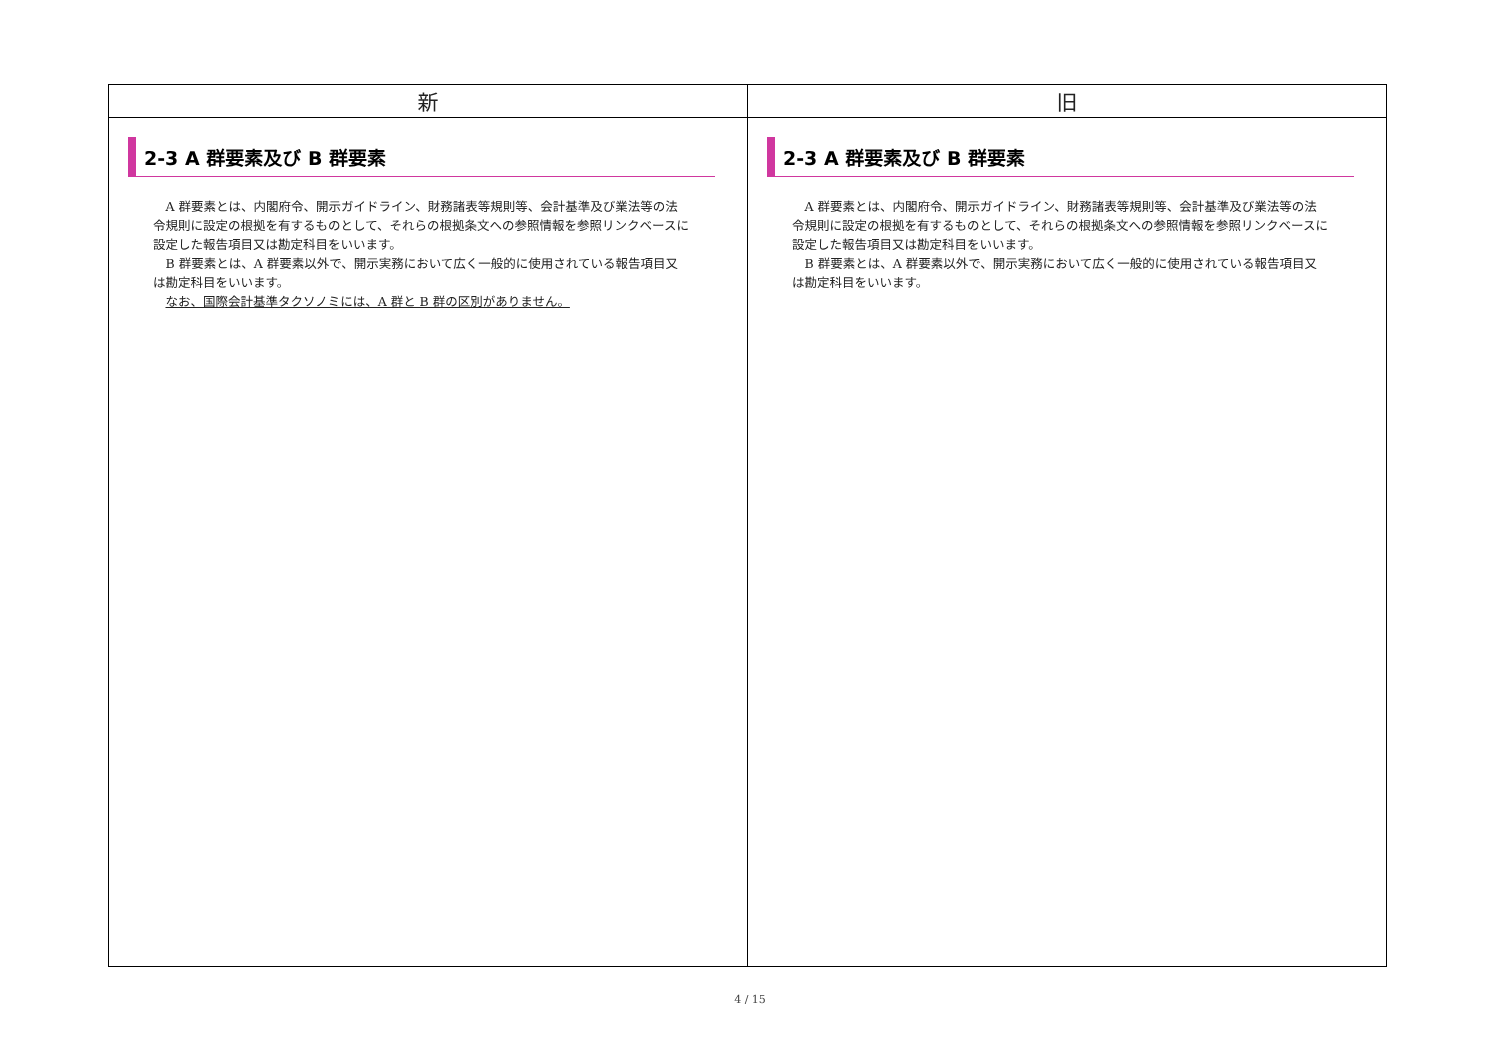| 新 | 旧 |
| --- | --- |
| 2-3 A 群要素及び B 群要素 A 群要素とは、内閣府令、開示ガイドライン、財務諸表等規則等、会計基準及び業法等の法令規則に設定の根拠を有するものとして、それらの根拠条文への参照情報を参照リンクベースに設定した報告項目又は勘定科目をいいます。 B 群要素とは、A 群要素以外で、開示実務において広く一般的に使用されている報告項目又は勘定科目をいいます。 なお、国際会計基準タクソノミには、A 群と B 群の区別がありません。 | 2-3 A 群要素及び B 群要素 A 群要素とは、内閣府令、開示ガイドライン、財務諸表等規則等、会計基準及び業法等の法令規則に設定の根拠を有するものとして、それらの根拠条文への参照情報を参照リンクベースに設定した報告項目又は勘定科目をいいます。 B 群要素とは、A 群要素以外で、開示実務において広く一般的に使用されている報告項目又は勘定科目をいいます。 |
4 / 15